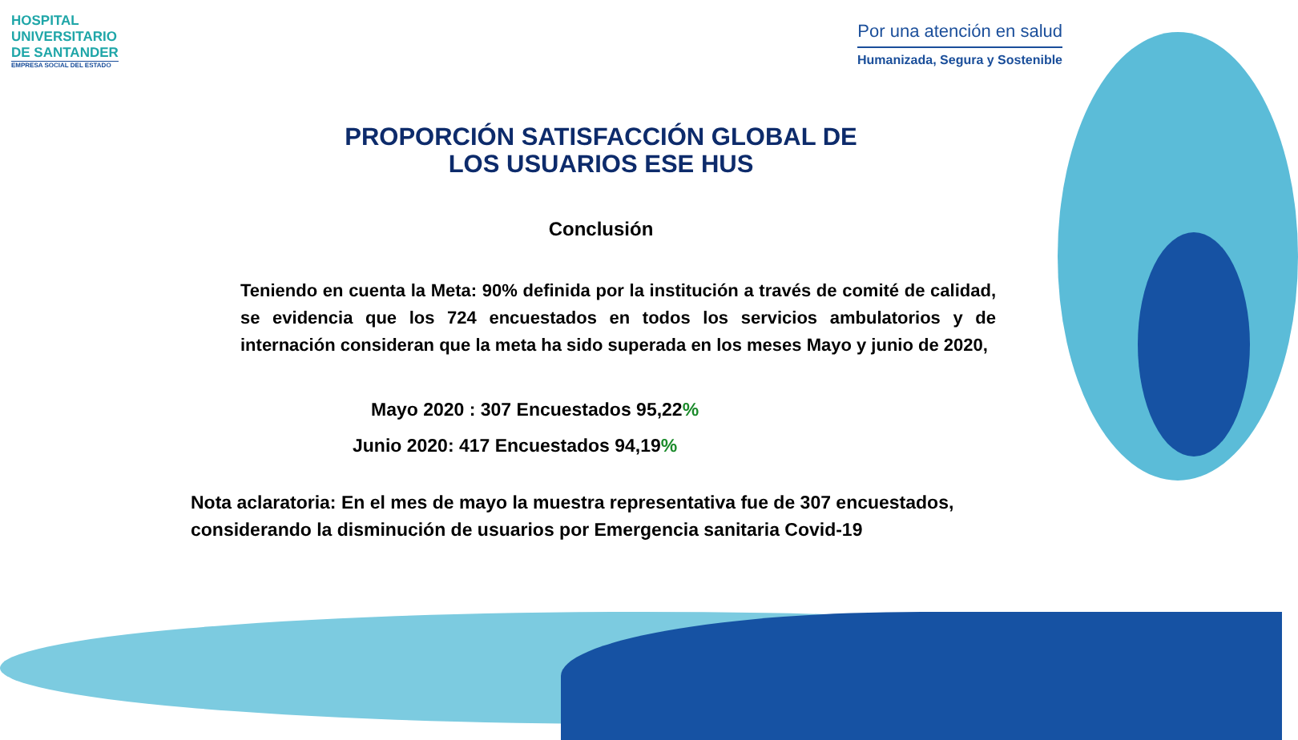HOSPITAL
UNIVERSITARIO
DE SANTANDER
EMPRESA SOCIAL DEL ESTADO
Por una atención en salud
Humanizada, Segura y Sostenible
PROPORCIÓN SATISFACCIÓN GLOBAL DE
LOS USUARIOS ESE HUS
Conclusión
Teniendo en cuenta la Meta: 90% definida por la institución a través de comité de calidad, se evidencia que los 724 encuestados en todos los servicios ambulatorios y de internación consideran que la meta ha sido superada en los meses Mayo y junio de 2020,
Mayo 2020 : 307 Encuestados 95,22%
Junio 2020: 417 Encuestados 94,19%
Nota aclaratoria: En el mes de mayo la muestra representativa fue de 307 encuestados, considerando la disminución de usuarios por Emergencia sanitaria Covid-19